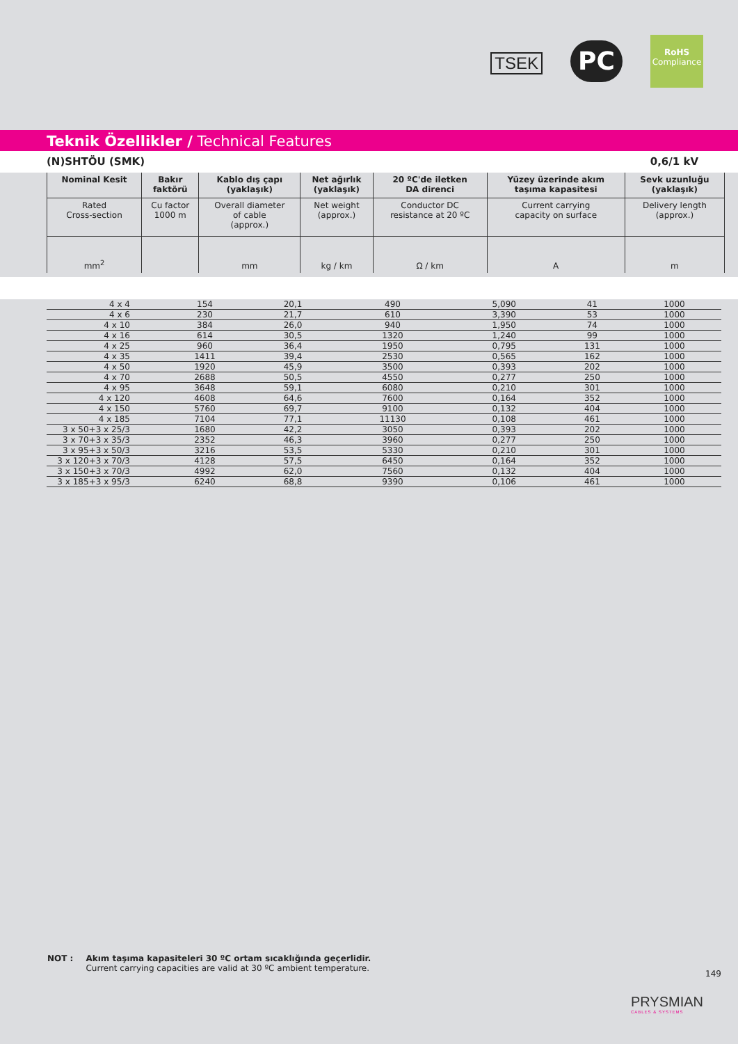TSEK
PC
RoHS
Compliance
Teknik Özellikler / Technical Features
(N)SHTÖU (SMK) 0,6/1 kV
| Nominal Kesit | Bakır faktörü | Kablo dış çapı (yaklaşık) | Net ağırlık (yaklaşık) | 20 ºC'de iletken DA direnci | Yüzey üzerinde akım taşıma kapasitesi | Sevk uzunluğu (yaklaşık) |
| Rated Cross-section | Cu factor 1000 m | Overall diameter of cable (approx.) | Net weight (approx.) | Conductor DC resistance at 20 ºC | Current carrying capacity on surface | Delivery length (approx.) |
| mm<sup>2</sup> | | mm | kg / km | Ω / km | A | m |
| 4 x 4 | 154 | 20,1 | 490 | 5,090 | 41 | 1000 |
| 4 x 6 | 230 | 21,7 | 610 | 3,390 | 53 | 1000 |
| 4 x 10 | 384 | 26,0 | 940 | 1,950 | 74 | 1000 |
| 4 x 16 | 614 | 30,5 | 1320 | 1,240 | 99 | 1000 |
| 4 x 25 | 960 | 36,4 | 1950 | 0,795 | 131 | 1000 |
| 4 x 35 | 1411 | 39,4 | 2530 | 0,565 | 162 | 1000 |
| 4 x 50 | 1920 | 45,9 | 3500 | 0,393 | 202 | 1000 |
| 4 x 70 | 2688 | 50,5 | 4550 | 0,277 | 250 | 1000 |
| 4 x 95 | 3648 | 59,1 | 6080 | 0,210 | 301 | 1000 |
| 4 x 120 | 4608 | 64,6 | 7600 | 0,164 | 352 | 1000 |
| 4 x 150 | 5760 | 69,7 | 9100 | 0,132 | 404 | 1000 |
| 4 x 185 | 7104 | 77,1 | 11130 | 0,108 | 461 | 1000 |
| 3 x 50+3 x 25/3 | 1680 | 42,2 | 3050 | 0,393 | 202 | 1000 |
| 3 x 70+3 x 35/3 | 2352 | 46,3 | 3960 | 0,277 | 250 | 1000 |
| 3 x 95+3 x 50/3 | 3216 | 53,5 | 5330 | 0,210 | 301 | 1000 |
| 3 x 120+3 x 70/3 | 4128 | 57,5 | 6450 | 0,164 | 352 | 1000 |
| 3 x 150+3 x 70/3 | 4992 | 62,0 | 7560 | 0,132 | 404 | 1000 |
| 3 x 185+3 x 95/3 | 6240 | 68,8 | 9390 | 0,106 | 461 | 1000 |
NOT : Akım taşıma kapasiteleri 30 ºC ortam sıcaklığında geçerlidir.
Current carrying capacities are valid at 30 ºC ambient temperature.
149
PRYSMIAN
CABLES & SYSTEMS